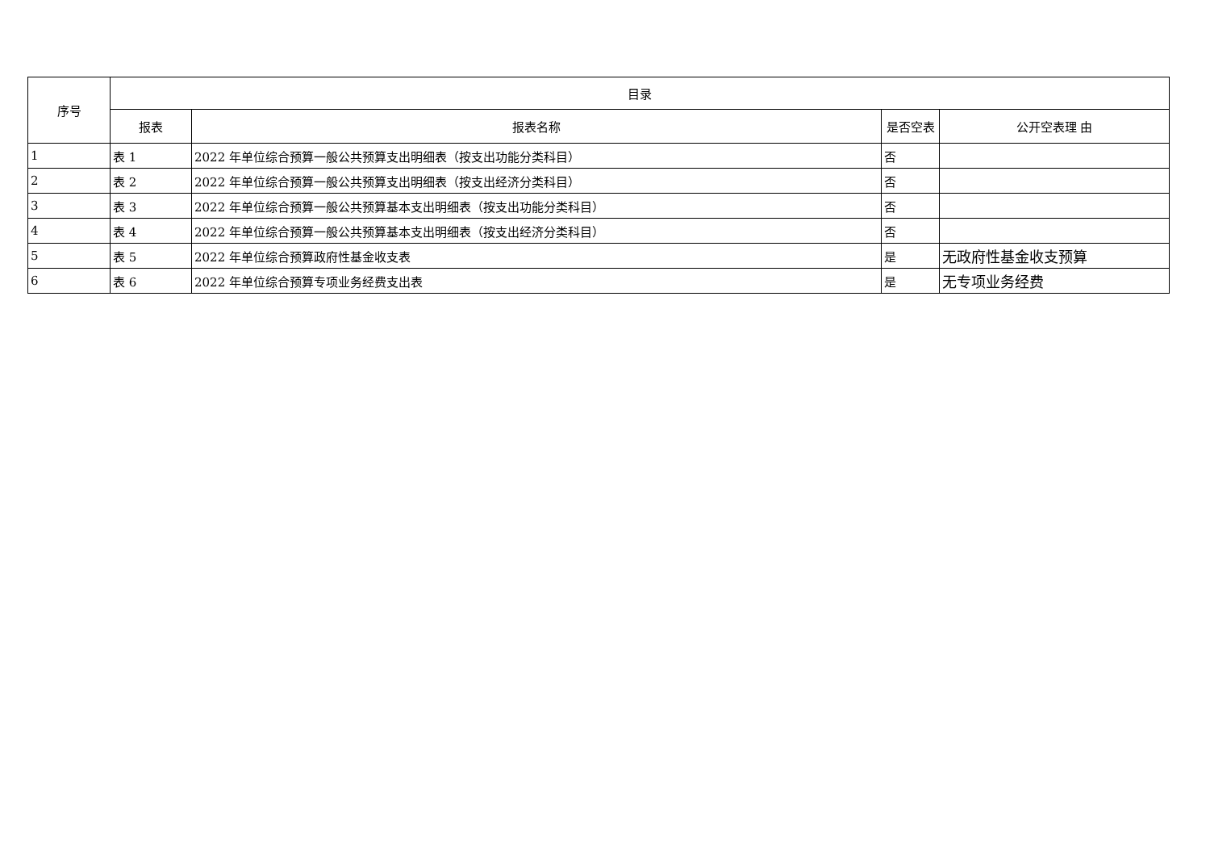| 序号 | 目录 | | | |
| --- | --- | --- | --- | --- |
| | 报表 | 报表名称 | 是否空表 | 公开空表理 由 |
| 1 | 表 1 | 2022 年单位综合预算一般公共预算支出明细表（按支出功能分类科目） | 否 | |
| 2 | 表 2 | 2022 年单位综合预算一般公共预算支出明细表（按支出经济分类科目） | 否 | |
| 3 | 表 3 | 2022 年单位综合预算一般公共预算基本支出明细表（按支出功能分类科目） | 否 | |
| 4 | 表 4 | 2022 年单位综合预算一般公共预算基本支出明细表（按支出经济分类科目） | 否 | |
| 5 | 表 5 | 2022 年单位综合预算政府性基金收支表 | 是 | 无政府性基金收支预算 |
| 6 | 表 6 | 2022 年单位综合预算专项业务经费支出表 | 是 | 无专项业务经费 |